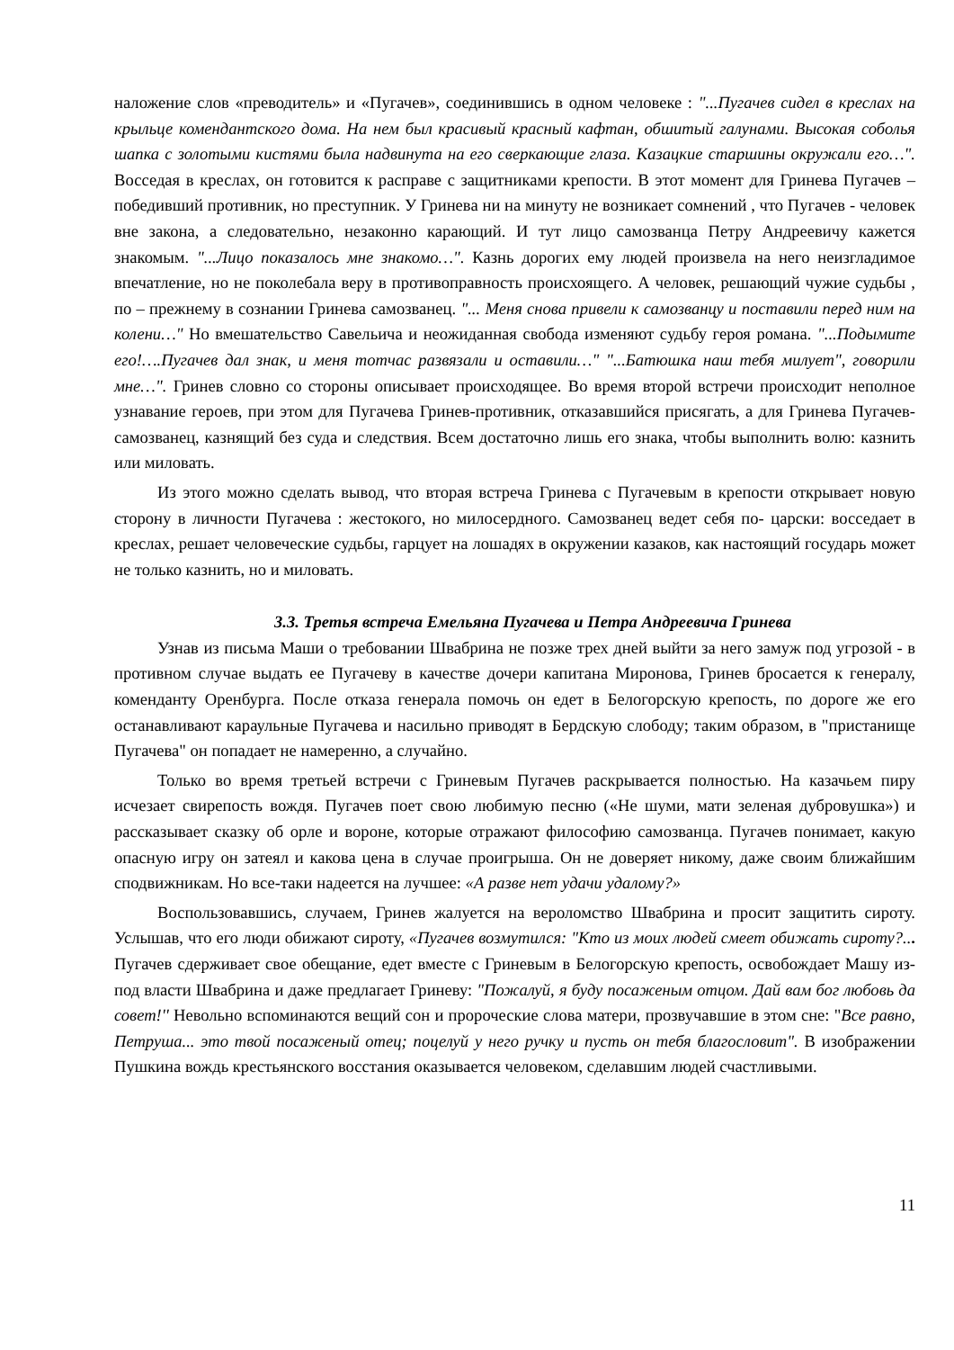наложение слов «преводитель» и «Пугачев», соединившись в одном человеке : "...Пугачев сидел в креслах на крыльце комендантского дома. На нем был красивый красный кафтан, обшитый галунами. Высокая соболья шапка с золотыми кистями была надвинута на его сверкающие глаза. Казацкие старшины окружали его…". Восседая в креслах, он готовится к расправе с защитниками крепости. В этот момент для Гринева Пугачев – победивший противник, но преступник. У Гринева ни на минуту не возникает сомнений , что Пугачев - человек вне закона, а следовательно, незаконно карающий. И тут лицо самозванца Петру Андреевичу кажется знакомым. "...Лицо показалось мне знакомо…". Казнь дорогих ему людей произвела на него неизгладимое впечатление, но не поколебала веру в противоправность происхоящего. А человек, решающий чужие судьбы , по – прежнему в сознании Гринева самозванец. "... Меня снова привели к самозванцу и поставили перед ним на колени…" Но вмешательство Савельича и неожиданная свобода изменяют судьбу героя романа. "...Подымите его!….Пугачев дал знак, и меня тотчас развязали и оставили…" "...Батюшка наш тебя милует", говорили мне…". Гринев словно со стороны описывает происходящее. Во время второй встречи происходит неполное узнавание героев, при этом для Пугачева Гринев-противник, отказавшийся присягать, а для Гринева Пугачев-самозванец, казнящий без суда и следствия. Всем достаточно лишь его знака, чтобы выполнить волю: казнить или миловать.
Из этого можно сделать вывод, что вторая встреча Гринева с Пугачевым в крепости открывает новую сторону в личности Пугачева : жестокого, но милосердного. Самозванец ведет себя по- царски: восседает в креслах, решает человеческие судьбы, гарцует на лошадях в окружении казаков, как настоящий государь может не только казнить, но и миловать.
3.3. Третья встреча Емельяна Пугачева и Петра Андреевича Гринева
Узнав из письма Маши о требовании Швабрина не позже трех дней выйти за него замуж под угрозой - в противном случае выдать ее Пугачеву в качестве дочери капитана Миронова, Гринев бросается к генералу, коменданту Оренбурга. После отказа генерала помочь он едет в Белогорскую крепость, по дороге же его останавливают караульные Пугачева и насильно приводят в Бердскую слободу; таким образом, в "пристанище Пугачева" он попадает не намеренно, а случайно.
Только во время третьей встречи с Гриневым Пугачев раскрывается полностью. На казачьем пиру исчезает свирепость вождя. Пугачев поет свою любимую песню («Не шуми, мати зеленая дубровушка») и рассказывает сказку об орле и вороне, которые отражают философию самозванца. Пугачев понимает, какую опасную игру он затеял и какова цена в случае проигрыша. Он не доверяет никому, даже своим ближайшим сподвижникам. Но все-таки надеется на лучшее: «А разве нет удачи удалому?»
Воспользовавшись, случаем, Гринев жалуется на вероломство Швабрина и просит защитить сироту. Услышав, что его люди обижают сироту, «Пугачев возмутился: "Кто из моих людей смеет обижать сироту?... Пугачев сдерживает свое обещание, едет вместе с Гриневым в Белогорскую крепость, освобождает Машу из-под власти Швабрина и даже предлагает Гриневу: "Пожалуй, я буду посаженым отцом. Дай вам бог любовь да совет!'' Невольно вспоминаются вещий сон и пророческие слова матери, прозвучавшие в этом сне: "Все равно, Петруша... это твой посаженый отец; поцелуй у него ручку и пусть он тебя благословит". В изображении Пушкина вождь крестьянского восстания оказывается человеком, сделавшим людей счастливыми.
11